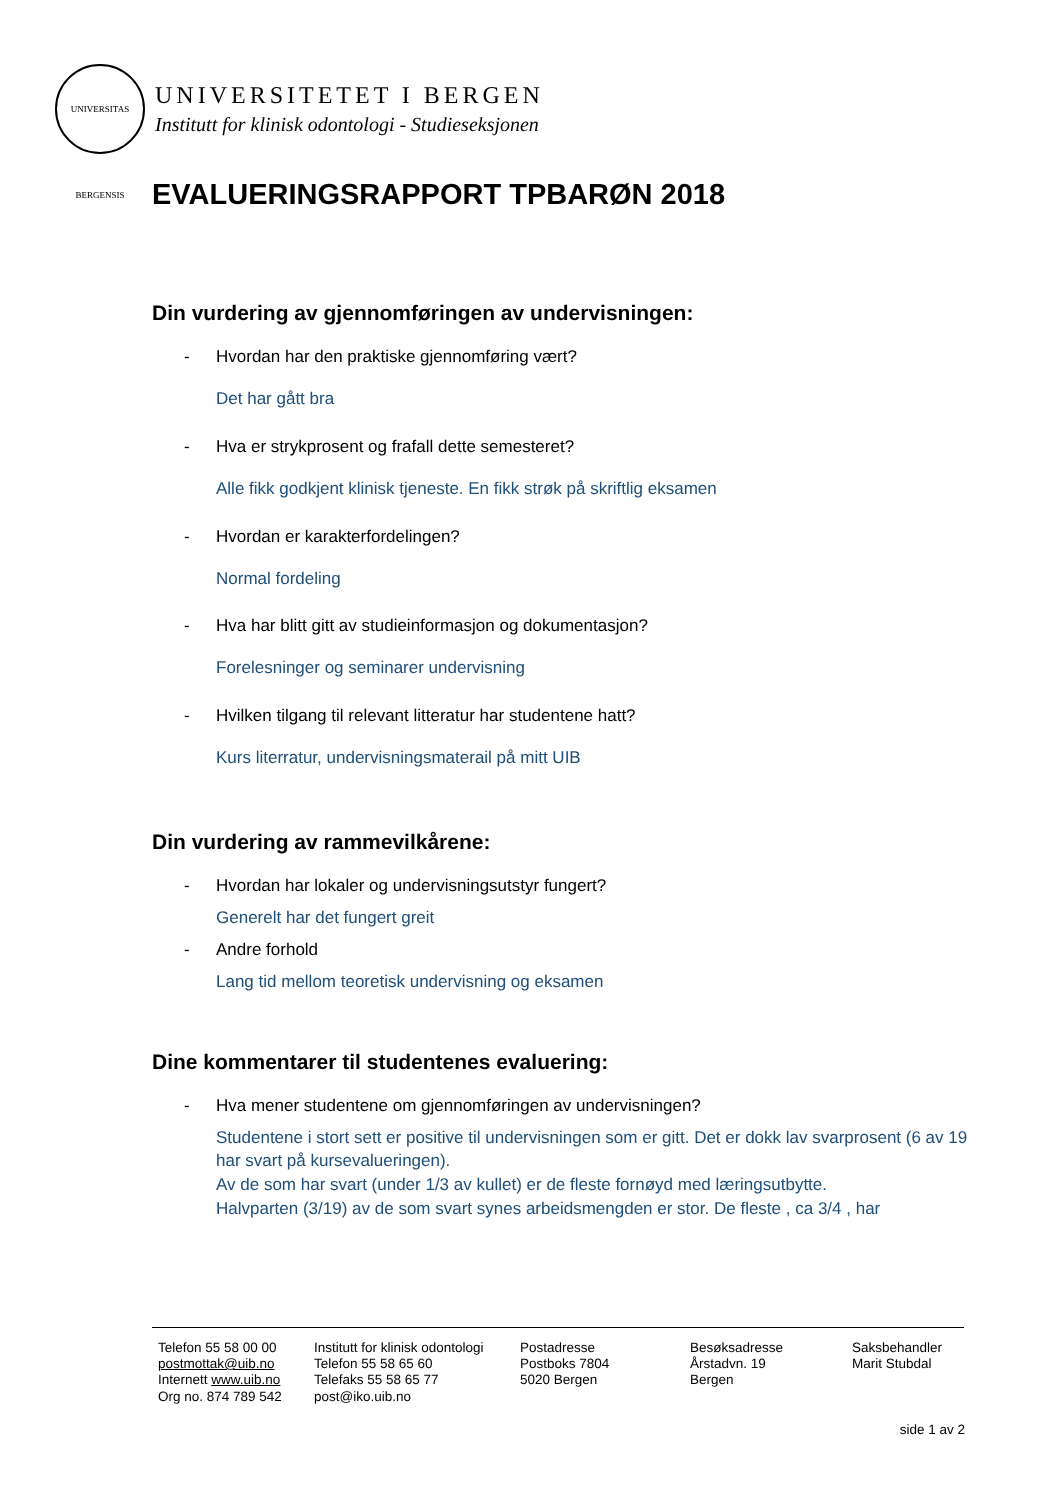UNIVERSITAS BERGENSIS
UNIVERSITETET I BERGEN
Institutt for klinisk odontologi - Studieseksjonen
EVALUERINGSRAPPORT TPBARØN 2018
Din vurdering av gjennomføringen av undervisningen:
- Hvordan har den praktiske gjennomføring vært?
Det har gått bra
- Hva er strykprosent og frafall dette semesteret?
Alle fikk godkjent klinisk tjeneste. En fikk strøk på skriftlig eksamen
- Hvordan er karakterfordelingen?
Normal fordeling
- Hva har blitt gitt av studieinformasjon og dokumentasjon?
Forelesninger og seminarer undervisning
- Hvilken tilgang til relevant litteratur har studentene hatt?
Kurs literratur, undervisningsmaterail på mitt UIB
Din vurdering av rammevilkårene:
- Hvordan har lokaler og undervisningsutstyr fungert?
Generelt har det fungert greit
- Andre forhold
Lang tid mellom teoretisk undervisning og eksamen
Dine kommentarer til studentenes evaluering:
- Hva mener studentene om gjennomføringen av undervisningen?
Studentene i stort sett er positive til undervisningen som er gitt. Det er dokk lav svarprosent (6 av 19 har svart på kursevalueringen).
Av de som har svart (under 1/3 av kullet) er de fleste fornøyd med læringsutbytte.
Halvparten (3/19) av de som svart synes arbeidsmengden er stor. De fleste , ca 3/4 , har
Telefon 55 58 00 00
postmottak@uib.no
Internett www.uib.no
Org no. 874 789 542
Institutt for klinisk odontologi
Telefon 55 58 65 60
Telefaks 55 58 65 77
post@iko.uib.no
Postadresse
Postboks 7804
5020 Bergen
Besøksadresse
Årstadvn. 19
Bergen
Saksbehandler
Marit Stubdal
side 1 av 2